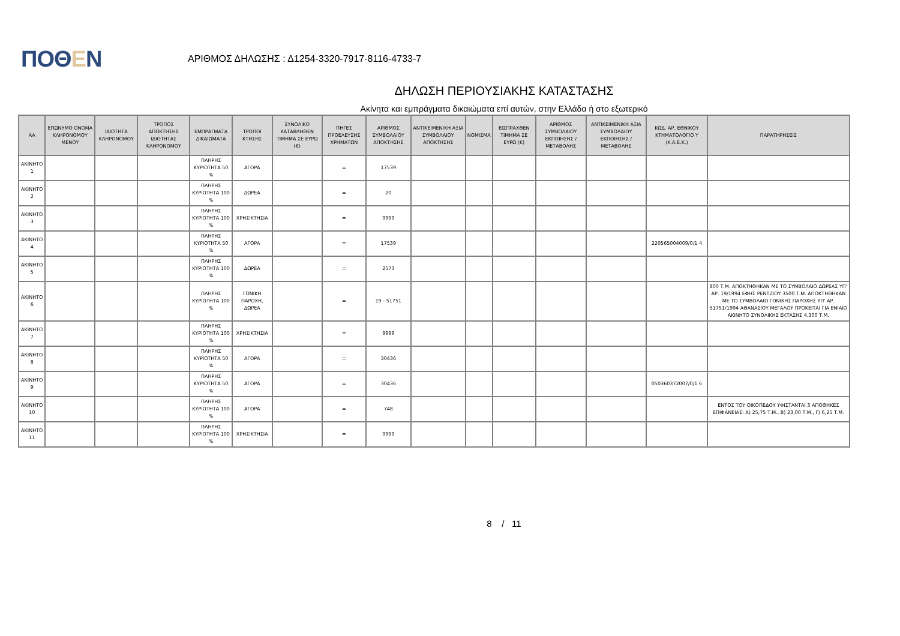ΠΟΘΕΝ
ΑΡΙΘΜΟΣ ΔΗΛΩΣΗΣ : Δ1254-3320-7917-8116-4733-7
ΔΗΛΩΣΗ ΠΕΡΙΟΥΣΙΑΚΗΣ ΚΑΤΑΣΤΑΣΗΣ
Ακίνητα και εμπράγματα δικαιώματα επί αυτών, στην Ελλάδα ή στο εξωτερικό
| ΑΑ | ΕΠΩΝΥΜΟ ΟΝΟΜΑ ΚΛΗΡΟΝΟΜΟΥ ΜΕΝΟΥ | ΙΔΙΟΤΗΤΑ ΚΛΗΡΟΝΟΜΟΥ | ΤΡΟΠΟΣ ΑΠΟΚΤΗΣΗΣ ΙΔΙΟΤΗΤΑΣ ΚΛΗΡΟΝΟΜΟΥ | ΕΜΠΡΑΓΜΑΤΑ ΔΙΚΑΙΩΜΑΤΑ | ΤΡΟΠΟΙ ΚΤΗΣΗΣ | ΣΥΝΟΛΙΚΟ ΚΑΤΑΒΛΗΘΕΝ ΤΙΜΗΜΑ ΣΕ ΕΥΡΩ (€) | ΠΗΓΕΣ ΠΡΟΕΛΕΥΣΗΣ ΧΡΗΜΑΤΩΝ | ΑΡΙΘΜΟΣ ΣΥΜΒΟΛΑΙΟΥ ΑΠΟΚΤΗΣΗΣ | ΑΝΤΙΚΕΙΜΕΝΙΚΗ ΑΞΙΑ ΣΥΜΒΟΛΑΙΟΥ ΑΠΟΚΤΗΣΗΣ | ΝΟΜΙΣΜΑ | ΕΙΣΠΡΑΧΘΕΝ ΤΙΜΗΜΑ ΣΕ ΕΥΡΩ (€) | ΑΡΙΘΜΟΣ ΣΥΜΒΟΛΑΙΟΥ ΕΚΠΟΙΗΣΗΣ /ΜΕΤΑΒΟΛΗΣ | ΑΝΤΙΚΕΙΜΕΝΙΚΗ ΑΞΙΑ ΣΥΜΒΟΛΑΙΟΥ ΕΚΠΟΙΗΣΗΣ / ΜΕΤΑΒΟΛΗΣ | ΚΩΔ. ΑΡ. ΕΘΝΙΚΟΥ ΚΤΗΜΑΤΟΛΟΓΙΟ Υ (Κ.Α.Ε.Κ.) | ΠΑΡΑΤΗΡΗΣΕΙΣ |
| --- | --- | --- | --- | --- | --- | --- | --- | --- | --- | --- | --- | --- | --- | --- | --- |
| ΑΚΙΝΗΤΟ 1 | | | | ΠΛΗΡΗΣ ΚΥΡΙΟΤΗΤΑ 50 % | ΑΓΟΡΑ | | = | 17539 | | | | | | | |
| ΑΚΙΝΗΤΟ 2 | | | | ΠΛΗΡΗΣ ΚΥΡΙΟΤΗΤΑ 100 % | ΔΩΡΕΑ | | = | 20 | | | | | | | |
| ΑΚΙΝΗΤΟ 3 | | | | ΠΛΗΡΗΣ ΚΥΡΙΟΤΗΤΑ 100 % | ΧΡΗΣΙΚΤΗΣΙΑ | | = | 9999 | | | | | | | |
| ΑΚΙΝΗΤΟ 4 | | | | ΠΛΗΡΗΣ ΚΥΡΙΟΤΗΤΑ 50 % | ΑΓΟΡΑ | | = | 17539 | | | | | | 220565004009/0/1 4 | |
| ΑΚΙΝΗΤΟ 5 | | | | ΠΛΗΡΗΣ ΚΥΡΙΟΤΗΤΑ 100 % | ΔΩΡΕΑ | | = | 2573 | | | | | | | |
| ΑΚΙΝΗΤΟ 6 | | | | ΠΛΗΡΗΣ ΚΥΡΙΟΤΗΤΑ 100 % | ΓΟΝΙΚΗ ΠΑΡΟΧΗ, ΔΩΡΕΑ | | = | 19 - 51751 | | | | | | | 800 Τ.Μ. ΑΠΟΚΤΗΘΗΚΑΝ ΜΕ ΤΟ ΣΥΜΒΟΛΑΙΟ ΔΩΡΕΑΣ ΥΠ' ΑΡ. 19/1994 ΕΦΗΣ ΡΕΝΤΖΙΟΥ 3500 Τ.Μ. ΑΠΟΚΤΗΘΗΚΑΝ ΜΕ ΤΟ ΣΥΜΒΟΛΑΙΟ ΓΟΝΙΚΗΣ ΠΑΡΟΧΗΣ ΥΠ' ΑΡ. 51751/1994 ΑΘΑΝΑΣΙΟΥ ΜΕΓΑΛΟΥ ΠΡΟΚΕΙΤΑΙ ΓΙΑ ΕΝΙΑΙΟ ΑΚΙΝΗΤΟ ΣΥΝΟΛΙΚΗΣ ΕΚΤΑΣΗΣ 4.300 Τ.Μ. |
| ΑΚΙΝΗΤΟ 7 | | | | ΠΛΗΡΗΣ ΚΥΡΙΟΤΗΤΑ 100 % | ΧΡΗΣΙΚΤΗΣΙΑ | | = | 9999 | | | | | | | |
| ΑΚΙΝΗΤΟ 8 | | | | ΠΛΗΡΗΣ ΚΥΡΙΟΤΗΤΑ 50 % | ΑΓΟΡΑ | | = | 30436 | | | | | | | |
| ΑΚΙΝΗΤΟ 9 | | | | ΠΛΗΡΗΣ ΚΥΡΙΟΤΗΤΑ 50 % | ΑΓΟΡΑ | | = | 30436 | | | | | | 050360372007/0/1 6 | |
| ΑΚΙΝΗΤΟ 10 | | | | ΠΛΗΡΗΣ ΚΥΡΙΟΤΗΤΑ 100 % | ΑΓΟΡΑ | | = | 748 | | | | | | | ΕΝΤΟΣ ΤΟΥ ΟΙΚΟΠΕΔΟΥ ΥΦΙΣΤΑΝΤΑΙ 3 ΑΠΟΘΗΚΕΣ ΕΠΙΦΑΝΕΙΑΣ: Α) 25,75 Τ.Μ., Β) 23,00 Τ.Μ., Γ) 6,25 Τ.Μ. |
| ΑΚΙΝΗΤΟ 11 | | | | ΠΛΗΡΗΣ ΚΥΡΙΟΤΗΤΑ 100 % | ΧΡΗΣΙΚΤΗΣΙΑ | | = | 9999 | | | | | | | |
8 / 11